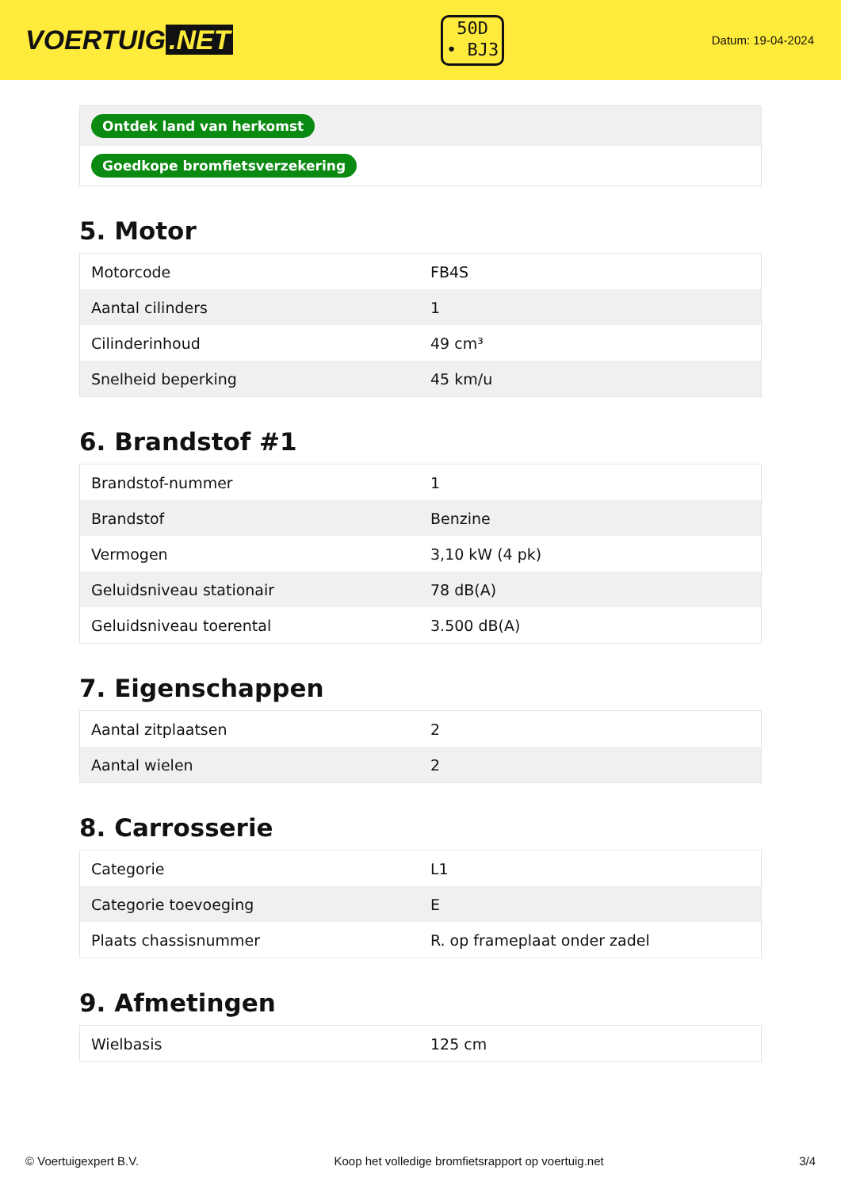VOERTUIG.NET
50D
• BJ3
Datum: 19-04-2024
| Ontdek land van herkomst |
| Goedkope bromfietsverzekering |
5. Motor
| Motorcode | FB4S |
| Aantal cilinders | 1 |
| Cilinderinhoud | 49 cm³ |
| Snelheid beperking | 45 km/u |
6. Brandstof #1
| Brandstof-nummer | 1 |
| Brandstof | Benzine |
| Vermogen | 3,10 kW (4 pk) |
| Geluidsniveau stationair | 78 dB(A) |
| Geluidsniveau toerental | 3.500 dB(A) |
7. Eigenschappen
| Aantal zitplaatsen | 2 |
| Aantal wielen | 2 |
8. Carrosserie
| Categorie | L1 |
| Categorie toevoeging | E |
| Plaats chassisnummer | R. op frameplaat onder zadel |
9. Afmetingen
| Wielbasis | 125 cm |
© Voertuigexpert B.V. Koop het volledige bromfietsrapport op voertuig.net 3/4